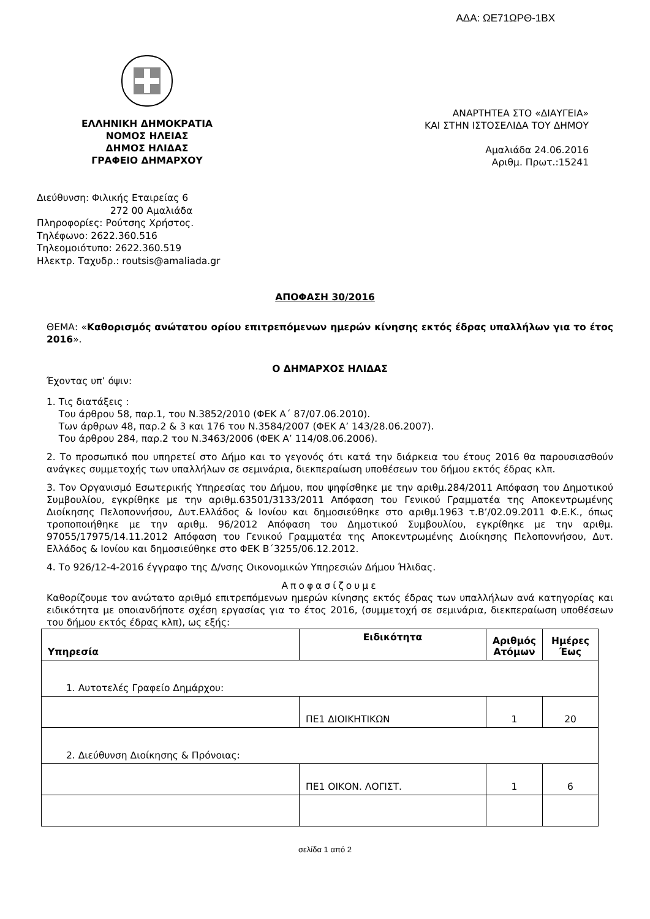ΑΔΑ: ΩΕ71ΩΡΘ-1ΒΧ
ΕΛΛΗΝΙΚΗ ΔΗΜΟΚΡΑΤΙΑ
ΝΟΜΟΣ ΗΛΕΙΑΣ
ΔΗΜΟΣ ΗΛΙΔΑΣ
ΓΡΑΦΕΙΟ ΔΗΜΑΡΧΟΥ
ΑΝΑΡΤΗΤΕΑ ΣΤΟ «ΔΙΑΥΓΕΙΑ»
ΚΑΙ ΣΤΗΝ ΙΣΤΟΣΕΛΙΔΑ ΤΟΥ ΔΗΜΟΥ
Αμαλιάδα 24.06.2016
Αριθμ. Πρωτ.:15241
Διεύθυνση: Φιλικής Εταιρείας 6
272 00 Αμαλιάδα
Πληροφορίες: Ρούτσης Χρήστος.
Τηλέφωνο: 2622.360.516
Τηλεομοιότυπο: 2622.360.519
Ηλεκτρ. Ταχυδρ.: routsis@amaliada.gr
ΑΠΟΦΑΣΗ 30/2016
ΘΕΜΑ: «Καθορισμός ανώτατου ορίου επιτρεπόμενων ημερών κίνησης εκτός έδρας υπαλλήλων για το έτος 2016».
Ο ΔΗΜΑΡΧΟΣ ΗΛΙΔΑΣ
Έχοντας υπ’ όψιν:
1. Τις διατάξεις :
Του άρθρου 58, παρ.1, του Ν.3852/2010 (ΦΕΚ Α΄ 87/07.06.2010).
Των άρθρων 48, παρ.2 & 3 και 176 του Ν.3584/2007 (ΦΕΚ Α’ 143/28.06.2007).
Του άρθρου 284, παρ.2 του Ν.3463/2006 (ΦΕΚ Α’ 114/08.06.2006).
2. Το προσωπικό που υπηρετεί στο Δήμο και το γεγονός ότι κατά την διάρκεια του έτους 2016 θα παρουσιασθούν ανάγκες συμμετοχής των υπαλλήλων σε σεμινάρια, διεκπεραίωση υποθέσεων του δήμου εκτός έδρας κλπ.
3. Τον Οργανισμό Εσωτερικής Υπηρεσίας του Δήμου, που ψηφίσθηκε με την αριθμ.284/2011 Απόφαση του Δημοτικού Συμβουλίου, εγκρίθηκε με την αριθμ.63501/3133/2011 Απόφαση του Γενικού Γραμματέα της Αποκεντρωμένης Διοίκησης Πελοποννήσου, Δυτ.Ελλάδος & Ιονίου και δημοσιεύθηκε στο αριθμ.1963 τ.Β’/02.09.2011 Φ.Ε.Κ., όπως τροποποιήθηκε με την αριθμ. 96/2012 Απόφαση του Δημοτικού Συμβουλίου, εγκρίθηκε με την αριθμ. 97055/17975/14.11.2012 Απόφαση του Γενικού Γραμματέα της Αποκεντρωμένης Διοίκησης Πελοποννήσου, Δυτ. Ελλάδος & Ιονίου και δημοσιεύθηκε στο ΦΕΚ Β΄3255/06.12.2012.
4. Το 926/12-4-2016 έγγραφο της Δ/νσης Οικονομικών Υπηρεσιών Δήμου Ήλιδας.
Αποφασίζουμε
Καθορίζουμε τον ανώτατο αριθμό επιτρεπόμενων ημερών κίνησης εκτός έδρας των υπαλλήλων ανά κατηγορίας και ειδικότητα με οποιανδήποτε σχέση εργασίας για το έτος 2016, (συμμετοχή σε σεμινάρια, διεκπεραίωση υποθέσεων του δήμου εκτός έδρας κλπ), ως εξής:
| Υπηρεσία | Ειδικότητα | Αριθμός Ατόμων | Ημέρες Έως |
| --- | --- | --- | --- |
| 1. Αυτοτελές Γραφείο Δημάρχου: | | | |
| | ΠΕ1 ΔΙΟΙΚΗΤΙΚΩΝ | 1 | 20 |
| 2. Διεύθυνση Διοίκησης & Πρόνοιας: | | | |
| | ΠΕ1 ΟΙΚΟΝ. ΛΟΓΙΣΤ. | 1 | 6 |
σελίδα 1 από 2